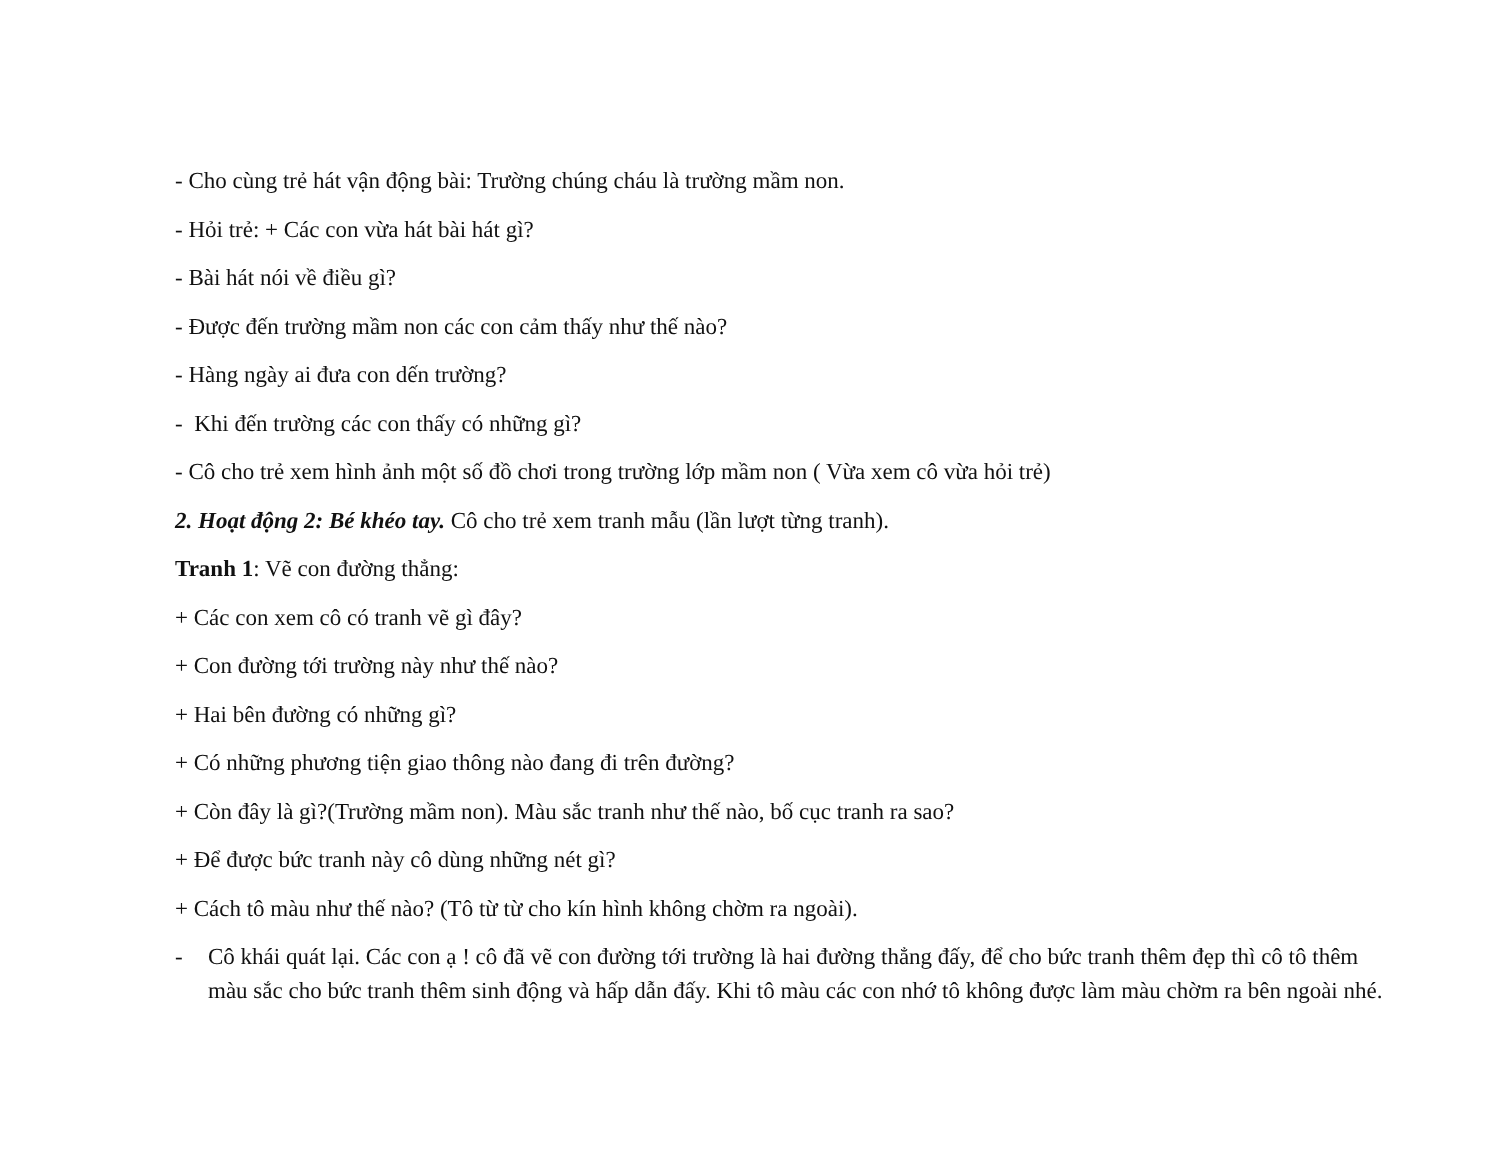- Cho cùng trẻ hát vận động bài: Trường chúng cháu là trường mầm non.
- Hỏi trẻ: + Các con vừa hát bài hát gì?
- Bài hát nói về điều gì?
- Được đến trường mầm non các con cảm thấy như thế nào?
- Hàng ngày ai đưa con dến trường?
- Khi đến trường các con thấy có những gì?
- Cô cho trẻ xem hình ảnh một số đồ chơi trong trường lớp mầm non ( Vừa xem cô vừa hỏi trẻ)
2. Hoạt động 2: Bé khéo tay. Cô cho trẻ xem tranh mẫu (lần lượt từng tranh).
Tranh 1: Vẽ con đường thẳng:
+ Các con xem cô có tranh vẽ gì đây?
+ Con đường tới trường này như thế nào?
+ Hai bên đường có những gì?
+ Có những phương tiện giao thông nào đang đi trên đường?
+ Còn đây là gì?(Trường mầm non). Màu sắc tranh như thế nào, bố cục tranh ra sao?
+ Để được bức tranh này cô dùng những nét gì?
+ Cách tô màu như thế nào? (Tô từ từ cho kín hình không chờm ra ngoài).
- Cô khái quát lại. Các con ạ ! cô đã vẽ con đường tới trường là hai đường thẳng đấy, để cho bức tranh thêm đẹp thì cô tô thêm màu sắc cho bức tranh thêm sinh động và hấp dẫn đấy. Khi tô màu các con nhớ tô không được làm màu chờm ra bên ngoài nhé.